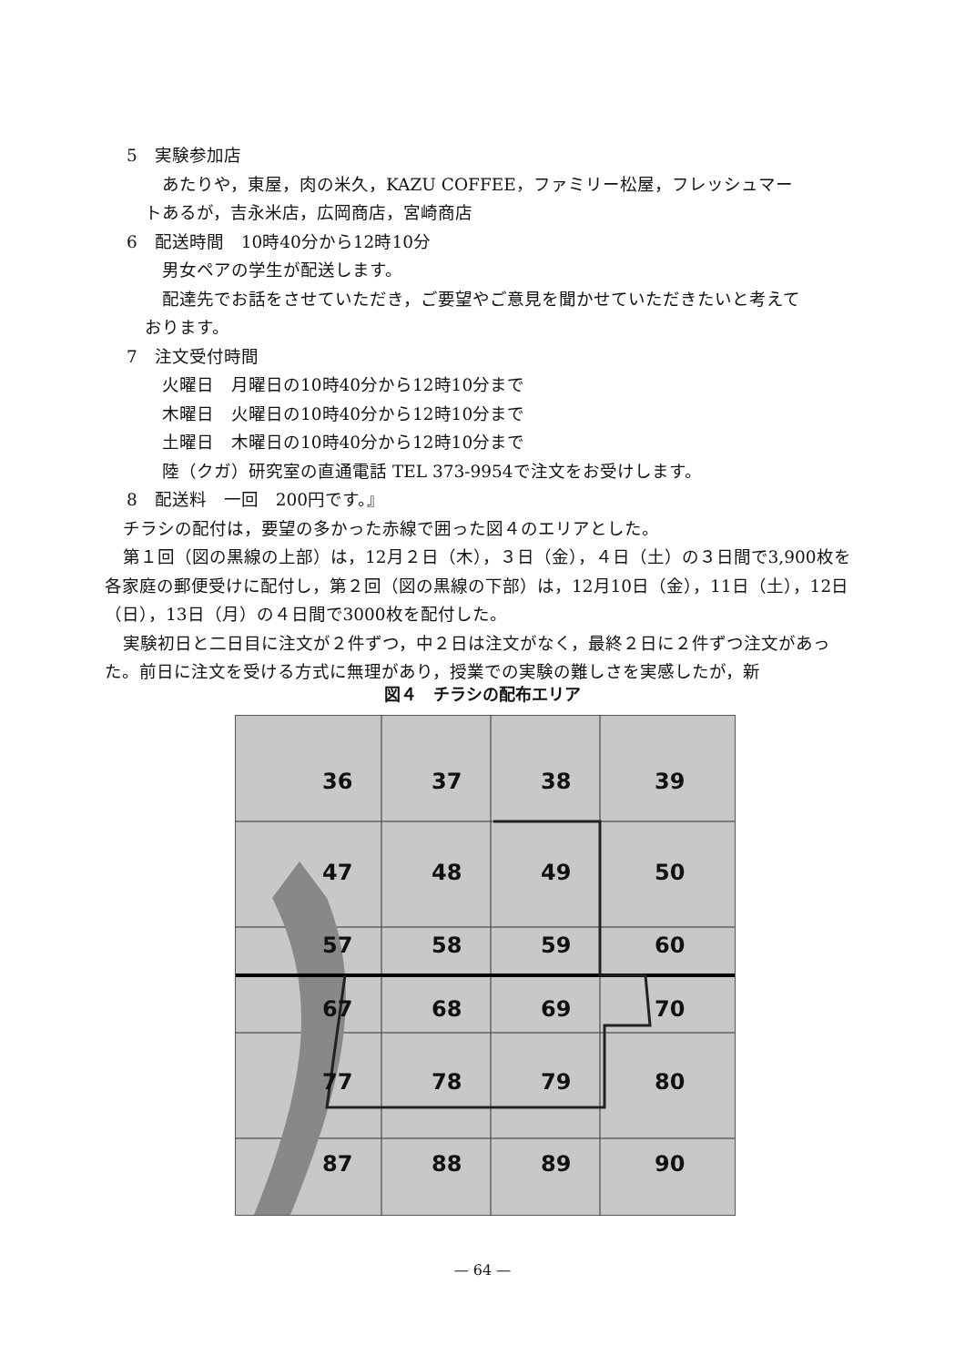5　実験参加店
あたりや，東屋，肉の米久，KAZU COFFEE，ファミリー松屋，フレッシュマー
トあるが，吉永米店，広岡商店，宮崎商店
6　配送時間　10時40分から12時10分
男女ペアの学生が配送します。
配達先でお話をさせていただき，ご要望やご意見を聞かせていただきたいと考えて
おります。
7　注文受付時間
火曜日　月曜日の10時40分から12時10分まで
木曜日　火曜日の10時40分から12時10分まで
土曜日　木曜日の10時40分から12時10分まで
陸（クガ）研究室の直通電話 TEL 373-9954で注文をお受けします。
8　配送料　一回　200円です。』
チラシの配付は，要望の多かった赤線で囲った図４のエリアとした。
第１回（図の黒線の上部）は，12月２日（木），３日（金），４日（土）の３日間で3,900枚を各家庭の郵便受けに配付し，第２回（図の黒線の下部）は，12月10日（金），11日（土），12日（日），13日（月）の４日間で3000枚を配付した。
実験初日と二日目に注文が２件ずつ，中２日は注文がなく，最終２日に２件ずつ注文があった。前日に注文を受ける方式に無理があり，授業での実験の難しさを実感したが，新
図４　チラシの配布エリア
36
37
38
39
47
48
49
50
57
58
59
60
67
68
69
70
77
78
79
80
87
88
89
90
— 64 —